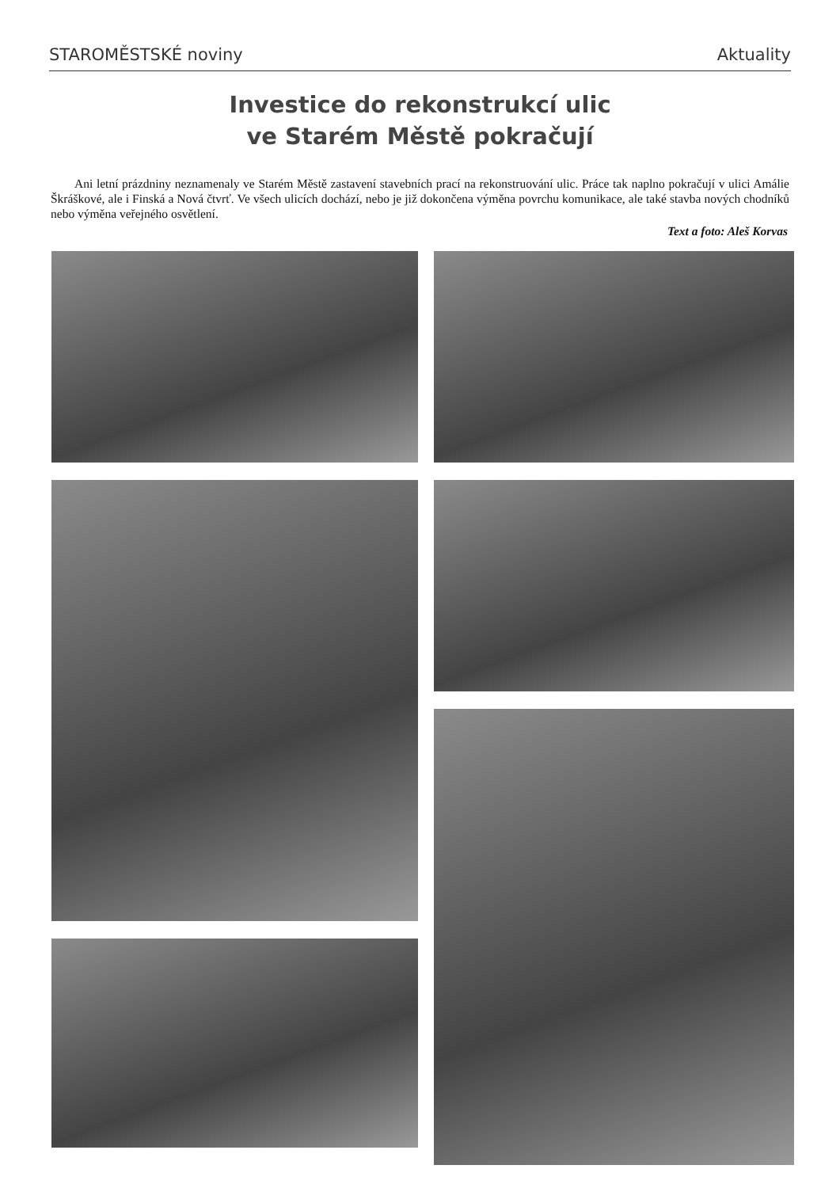STAROMĚSTSKÉ noviny Aktuality
Investice do rekonstrukcí ulic
ve Starém Městě pokračují
Ani letní prázdniny neznamenaly ve Starém Městě zastavení stavebních prací na rekonstruování ulic. Práce tak naplno pokračují v ulici Amálie Škráškové, ale i Finská a Nová čtvrť. Ve všech ulicích dochází, nebo je již dokončena výměna povrchu komunikace, ale také stavba nových chodníků nebo výměna veřejného osvětlení.
Text a foto: Aleš Korvas